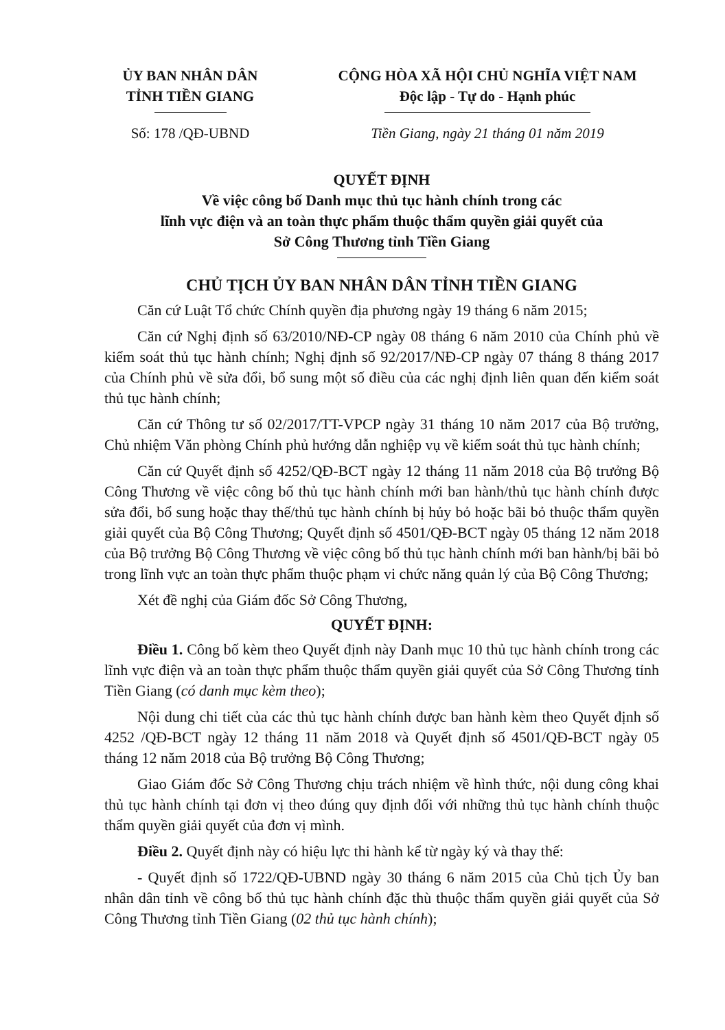ỦY BAN NHÂN DÂN
TỈNH TIỀN GIANG
CỘNG HÒA XÃ HỘI CHỦ NGHĨA VIỆT NAM
Độc lập - Tự do - Hạnh phúc
Số: 178 /QĐ-UBND Tiền Giang, ngày 21 tháng 01 năm 2019
QUYẾT ĐỊNH
Về việc công bố Danh mục thủ tục hành chính trong các
lĩnh vực điện và an toàn thực phẩm thuộc thẩm quyền giải quyết của
Sở Công Thương tỉnh Tiền Giang
CHỦ TỊCH ỦY BAN NHÂN DÂN TỈNH TIỀN GIANG
Căn cứ Luật Tổ chức Chính quyền địa phương ngày 19 tháng 6 năm 2015;
Căn cứ Nghị định số 63/2010/NĐ-CP ngày 08 tháng 6 năm 2010 của Chính phủ về kiểm soát thủ tục hành chính; Nghị định số 92/2017/NĐ-CP ngày 07 tháng 8 tháng 2017 của Chính phủ về sửa đổi, bổ sung một số điều của các nghị định liên quan đến kiểm soát thủ tục hành chính;
Căn cứ Thông tư số 02/2017/TT-VPCP ngày 31 tháng 10 năm 2017 của Bộ trưởng, Chủ nhiệm Văn phòng Chính phủ hướng dẫn nghiệp vụ về kiểm soát thủ tục hành chính;
Căn cứ Quyết định số 4252/QĐ-BCT ngày 12 tháng 11 năm 2018 của Bộ trưởng Bộ Công Thương về việc công bố thủ tục hành chính mới ban hành/thủ tục hành chính được sửa đổi, bổ sung hoặc thay thế/thủ tục hành chính bị hủy bỏ hoặc bãi bỏ thuộc thẩm quyền giải quyết của Bộ Công Thương; Quyết định số 4501/QĐ-BCT ngày 05 tháng 12 năm 2018 của Bộ trưởng Bộ Công Thương về việc công bố thủ tục hành chính mới ban hành/bị bãi bỏ trong lĩnh vực an toàn thực phẩm thuộc phạm vi chức năng quản lý của Bộ Công Thương;
Xét đề nghị của Giám đốc Sở Công Thương,
QUYẾT ĐỊNH:
Điều 1. Công bố kèm theo Quyết định này Danh mục 10 thủ tục hành chính trong các lĩnh vực điện và an toàn thực phẩm thuộc thẩm quyền giải quyết của Sở Công Thương tỉnh Tiền Giang (có danh mục kèm theo);
Nội dung chi tiết của các thủ tục hành chính được ban hành kèm theo Quyết định số 4252 /QĐ-BCT ngày 12 tháng 11 năm 2018 và Quyết định số 4501/QĐ-BCT ngày 05 tháng 12 năm 2018 của Bộ trưởng Bộ Công Thương;
Giao Giám đốc Sở Công Thương chịu trách nhiệm về hình thức, nội dung công khai thủ tục hành chính tại đơn vị theo đúng quy định đối với những thủ tục hành chính thuộc thẩm quyền giải quyết của đơn vị mình.
Điều 2. Quyết định này có hiệu lực thi hành kể từ ngày ký và thay thế:
- Quyết định số 1722/QĐ-UBND ngày 30 tháng 6 năm 2015 của Chủ tịch Ủy ban nhân dân tỉnh về công bố thủ tục hành chính đặc thù thuộc thẩm quyền giải quyết của Sở Công Thương tỉnh Tiền Giang (02 thủ tục hành chính);